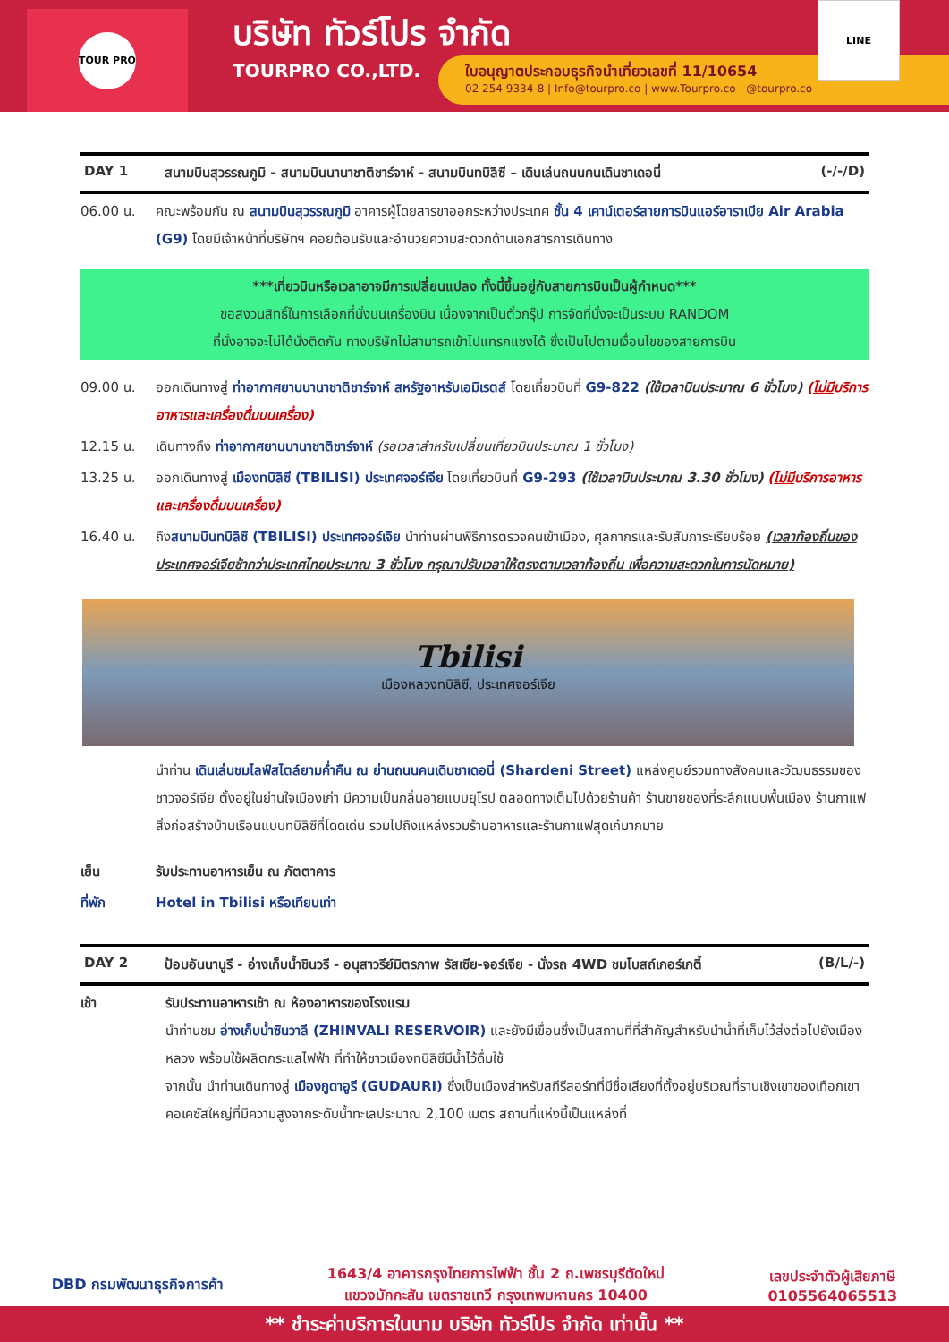TOUR PRO
บริษัท ทัวร์โปร จำกัด
TOURPRO CO.,LTD.
ใบอนุญาตประกอบธุรกิจนำเที่ยวเลขที่ 11/10654
02 254 9334-8 | Info@tourpro.co | www.Tourpro.co | @tourpro.co
LINE
DAY 1 สนามบินสุวรรณภูมิ - สนามบินนานาชาติชาร์จาห์ - สนามบินทบิลิซี – เดินเล่นถนนคนเดินชาเดอนี่ (-/-/D)
06.00 น. คณะพร้อมกัน ณ สนามบินสุวรรณภูมิ อาคารผู้โดยสารขาออกระหว่างประเทศ ชั้น 4 เคาน์เตอร์สายการบินแอร์อาราเบีย Air Arabia (G9) โดยมีเจ้าหน้าที่บริษัทฯ คอยต้อนรับและอำนวยความสะดวกด้านเอกสารการเดินทาง
***เที่ยวบินหรือเวลาอาจมีการเปลี่ยนแปลง ทั้งนี้ขึ้นอยู่กับสายการบินเป็นผู้กำหนด***
ขอสงวนสิทธิ์ในการเลือกที่นั่งบนเครื่องบิน เนื่องจากเป็นตั๋วกรุ๊ป การจัดที่นั่งจะเป็นระบบ RANDOM
ที่นั่งอาจจะไม่ได้นั่งติดกัน ทางบริษัทไม่สามารถเข้าไปแทรกแซงได้ ซึ่งเป็นไปตามเงื่อนไขของสายการบิน
09.00 น. ออกเดินทางสู่ ท่าอากาศยานนานาชาติชาร์จาห์ สหรัฐอาหรับเอมิเรตส์ โดยเที่ยวบินที่ G9-822 (ใช้เวลาบินประมาณ 6 ชั่วโมง) (ไม่มีบริการอาหารและเครื่องดื่มบนเครื่อง)
12.15 น. เดินทางถึง ท่าอากาศยานนานาชาติชาร์จาห์ (รอเวลาสำหรับเปลี่ยนเที่ยวบินประมาณ 1 ชั่วโมง)
13.25 น. ออกเดินทางสู่ เมืองทบิลิซี (TBILISI) ประเทศจอร์เจีย โดยเที่ยวบินที่ G9-293 (ใช้เวลาบินประมาณ 3.30 ชั่วโมง) (ไม่มีบริการอาหารและเครื่องดื่มบนเครื่อง)
16.40 น. ถึงสนามบินทบิลิซี (TBILISI) ประเทศจอร์เจีย นำท่านผ่านพิธีการตรวจคนเข้าเมือง, ศุลกากรและรับสัมภาระเรียบร้อย (เวลาท้องถิ่นของประเทศจอร์เจียช้ากว่าประเทศไทยประมาณ 3 ชั่วโมง กรุณาปรับเวลาให้ตรงตามเวลาท้องถิ่น เพื่อความสะดวกในการนัดหมาย)
Tbilisi
เมืองหลวงทบิลิซี, ประเทศจอร์เจีย
นำท่าน เดินเล่นชมไลฟ์สไตล์ยามค่ำคืน ณ ย่านถนนคนเดินชาเดอนี่ (Shardeni Street) แหล่งศูนย์รวมทางสังคมและวัฒนธรรมของชาวจอร์เจีย ตั้งอยู่ในย่านใจเมืองเก่า มีความเป็นกลิ่นอายแบบยุโรป ตลอดทางเต็มไปด้วยร้านค้า ร้านขายของที่ระลึกแบบพื้นเมือง ร้านกาแฟ สิ่งก่อสร้างบ้านเรือนแบบทบิลิซีที่โดดเด่น รวมไปถึงแหล่งรวมร้านอาหารและร้านกาแฟสุดเก๋มากมาย
เย็น รับประทานอาหารเย็น ณ ภัตตาคาร
ที่พัก Hotel in Tbilisi หรือเทียบเท่า
DAY 2 ป้อมอันนานูรี - อ่างเก็บน้ำชินวรี - อนุสาวรีย์มิตรภาพ รัสเซีย-จอร์เจีย - นั่งรถ 4WD ชมโบสถ์เกอร์เกตี้ (B/L/-)
เช้า รับประทานอาหารเช้า ณ ห้องอาหารของโรงแรม
นำท่านชม อ่างเก็บน้ำซินวาลี (ZHINVALI RESERVOIR) และยังมีเขื่อนซึ่งเป็นสถานที่ที่สำคัญสำหรับนำน้ำที่เก็บไว้ส่งต่อไปยังเมืองหลวง พร้อมใช้ผลิตกระแสไฟฟ้า ที่ทำให้ชาวเมืองทบิลิซีมีน้ำไว้ดื่มใช้
จากนั้น นำท่านเดินทางสู่ เมืองกูดาอูรี (GUDAURI) ซึ่งเป็นเมืองสำหรับสกีรีสอร์ทที่มีชื่อเสียงที่ตั้งอยู่บริเวณที่ราบเชิงเขาของเทือกเขาคอเคซัสใหญ่ที่มีความสูงจากระดับน้ำทะเลประมาณ 2,100 เมตร สถานที่แห่งนี้เป็นแหล่งที่
DBD กรมพัฒนาธุรกิจการค้า 1643/4 อาคารกรุงไทยการไฟฟ้า ชั้น 2 ถ.เพชรบุรีตัดใหม่
แขวงมักกะสัน เขตราชเทวี กรุงเทพมหานคร 10400 เลขประจำตัวผู้เสียภาษี
0105564065513
** ชำระค่าบริการในนาม บริษัท ทัวร์โปร จำกัด เท่านั้น **